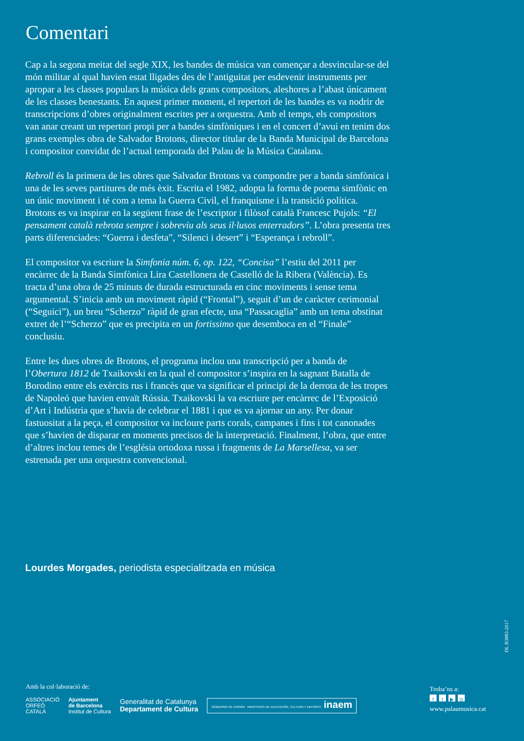Comentari
Cap a la segona meitat del segle XIX, les bandes de música van començar a desvincular-se del món militar al qual havien estat lligades des de l’antiguitat per esdevenir instruments per apropar a les classes populars la música dels grans compositors, aleshores a l’abast únicament de les classes benestants. En aquest primer moment, el repertori de les bandes es va nodrir de transcripcions d’obres originalment escrites per a orquestra. Amb el temps, els compositors van anar creant un repertori propi per a bandes simfòniques i en el concert d’avui en tenim dos grans exemples obra de Salvador Brotons, director titular de la Banda Municipal de Barcelona i compositor convidat de l’actual temporada del Palau de la Música Catalana.
Rebroll és la primera de les obres que Salvador Brotons va compondre per a banda simfònica i una de les seves partitures de més èxit. Escrita el 1982, adopta la forma de poema simfònic en un únic moviment i té com a tema la Guerra Civil, el franquisme i la transició política. Brotons es va inspirar en la següent frase de l’escriptor i filòsof català Francesc Pujols: “El pensament català rebrota sempre i sobreviu als seus il·lusos enterradors”. L’obra presenta tres parts diferenciades: “Guerra i desfeta”, “Silenci i desert” i “Esperança i rebroll”.
El compositor va escriure la Simfonia núm. 6, op. 122, “Concisa” l’estiu del 2011 per encàrrec de la Banda Simfònica Lira Castellonera de Castelló de la Ribera (València). Es tracta d’una obra de 25 minuts de durada estructurada en cinc moviments i sense tema argumental. S’inicia amb un moviment ràpid (“Frontal”), seguit d’un de caràcter cerimonial (“Seguici”), un breu “Scherzo” ràpid de gran efecte, una “Passacaglia” amb un tema obstinat extret de l’“Scherzo” que es precipita en un fortissimo que desemboca en el “Finale” conclusiu.
Entre les dues obres de Brotons, el programa inclou una transcripció per a banda de l’Obertura 1812 de Txaikovski en la qual el compositor s’inspira en la sagnant Batalla de Borodino entre els exèrcits rus i francès que va significar el principi de la derrota de les tropes de Napoleó que havien envaït Rússia. Txaikovski la va escriure per encàrrec de l’Exposició d’Art i Indústria que s’havia de celebrar el 1881 i que es va ajornar un any. Per donar fastuositat a la peça, el compositor va incloure parts corals, campanes i fins i tot canonades que s’havien de disparar en moments precisos de la interpretació. Finalment, l’obra, que entre d’altres inclou temes de l’església ortodoxa russa i fragments de La Marsellesa, va ser estrenada per una orquestra convencional.
Lourdes Morgades, periodista especialitzada en música
DL B3883-2017
Amb la col·laboració de:
ASSOCIACIÓ
ORFEÓ
CATALÀ
Ajuntament
de Barcelona
Institut de Cultura
Generalitat de Catalunya
Departament de Cultura
GOBIERNO DE ESPAÑA MINISTERIO DE EDUCACIÓN, CULTURA Y DEPORTE inaem
Troba’ns a:
ft ▶ ◎
www.palaumusica.cat